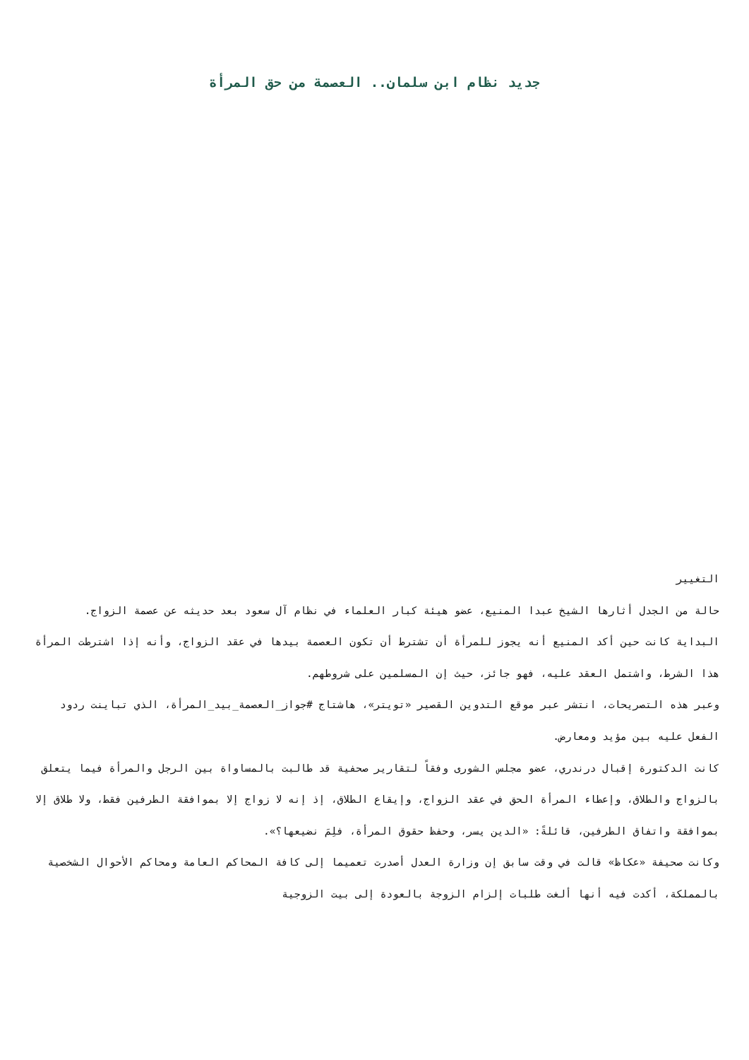جديد نظام ابن سلمان.. العصمة من حق المرأة
التغيير
حالة من الجدل أثارها الشيخ عبدا المنيع، عضو هيئة كبار العلماء في نظام آل سعود بعد حديثه عن عصمة الزواج.
البداية كانت حين أكد المنيع أنه يجوز للمرأة أن تشترط أن تكون العصمة بيدها في عقد الزواج، وأنه إذا اشترطت المرأة هذا الشرط، واشتمل العقد عليه، فهو جائز، حيث إن المسلمين على شروطهم.
وعبر هذه التصريحات، انتشر عبر موقع التدوين القصير «تويتر»، هاشتاج #جواز_العصمة_بيد_المرأة، الذي تباينت ردود الفعل عليه بين مؤيد ومعارض.
كانت الدكتورة إقبال درندري، عضو مجلس الشورى وفقاً لتقارير صحفية قد طالبت بالمساواة بين الرجل والمرأة فيما يتعلق بالزواج والطلاق، وإعطاء المرأة الحق في عقد الزواج، وإيقاع الطلاق، إذ إنه لا زواج إلا بموافقة الطرفين فقط، ولا طلاق إلا بموافقة واتفاق الطرفين، قائلةً: «الدين يسر، وحفظ حقوق المرأة، فلِمَ نضيعها؟».
وكانت صحيفة «عكاظ» قالت في وقت سابق إن وزارة العدل أصدرت تعميما إلى كافة المحاكم العامة ومحاكم الأحوال الشخصية بالمملكة، أكدت فيه أنها ألغت طلبات إلزام الزوجة بالعودة إلى بيت الزوجية